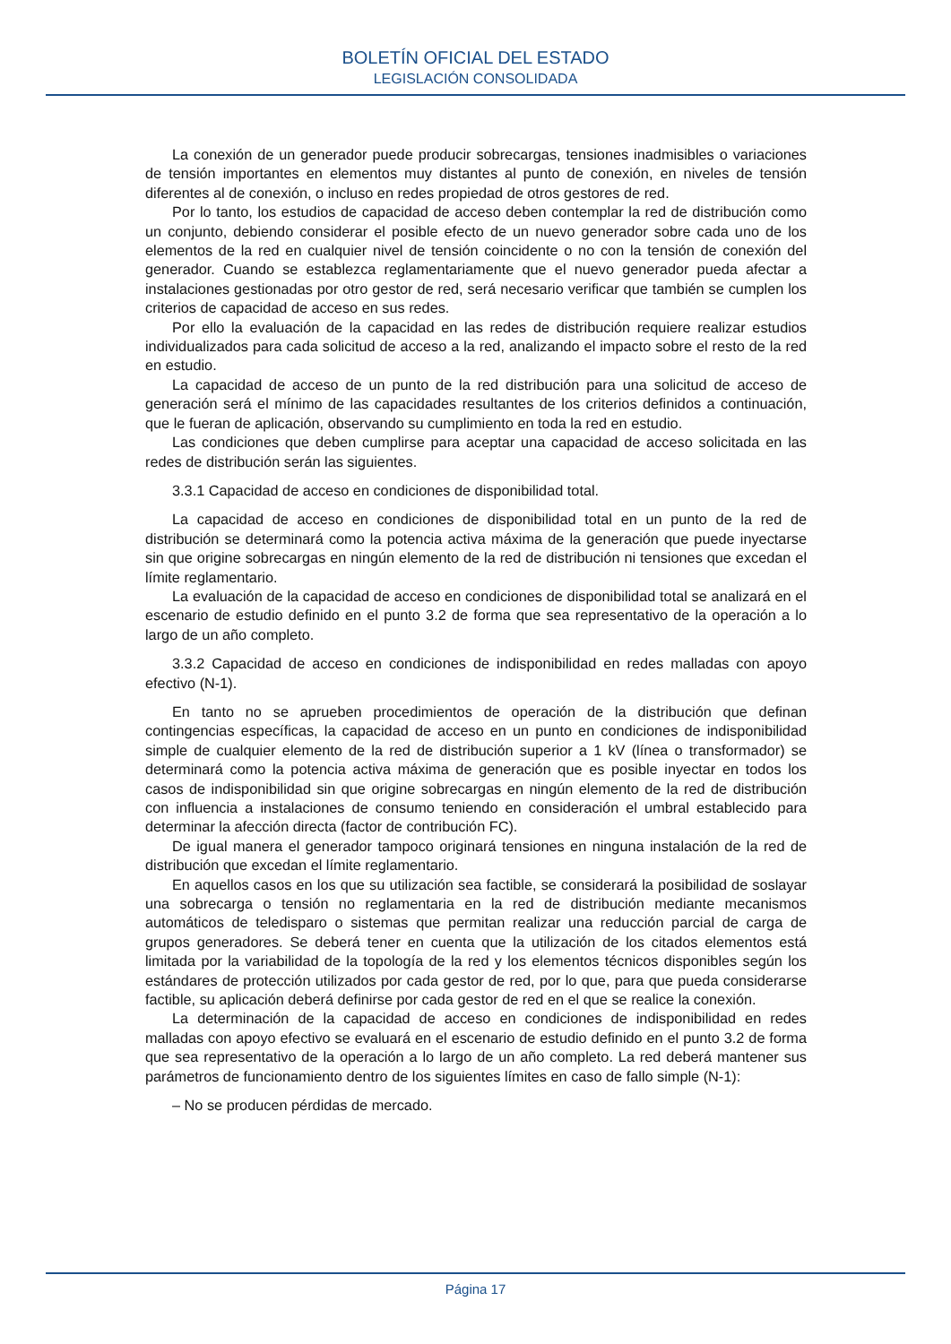BOLETÍN OFICIAL DEL ESTADO
LEGISLACIÓN CONSOLIDADA
La conexión de un generador puede producir sobrecargas, tensiones inadmisibles o variaciones de tensión importantes en elementos muy distantes al punto de conexión, en niveles de tensión diferentes al de conexión, o incluso en redes propiedad de otros gestores de red.
Por lo tanto, los estudios de capacidad de acceso deben contemplar la red de distribución como un conjunto, debiendo considerar el posible efecto de un nuevo generador sobre cada uno de los elementos de la red en cualquier nivel de tensión coincidente o no con la tensión de conexión del generador. Cuando se establezca reglamentariamente que el nuevo generador pueda afectar a instalaciones gestionadas por otro gestor de red, será necesario verificar que también se cumplen los criterios de capacidad de acceso en sus redes.
Por ello la evaluación de la capacidad en las redes de distribución requiere realizar estudios individualizados para cada solicitud de acceso a la red, analizando el impacto sobre el resto de la red en estudio.
La capacidad de acceso de un punto de la red distribución para una solicitud de acceso de generación será el mínimo de las capacidades resultantes de los criterios definidos a continuación, que le fueran de aplicación, observando su cumplimiento en toda la red en estudio.
Las condiciones que deben cumplirse para aceptar una capacidad de acceso solicitada en las redes de distribución serán las siguientes.
3.3.1 Capacidad de acceso en condiciones de disponibilidad total.
La capacidad de acceso en condiciones de disponibilidad total en un punto de la red de distribución se determinará como la potencia activa máxima de la generación que puede inyectarse sin que origine sobrecargas en ningún elemento de la red de distribución ni tensiones que excedan el límite reglamentario.
La evaluación de la capacidad de acceso en condiciones de disponibilidad total se analizará en el escenario de estudio definido en el punto 3.2 de forma que sea representativo de la operación a lo largo de un año completo.
3.3.2 Capacidad de acceso en condiciones de indisponibilidad en redes malladas con apoyo efectivo (N-1).
En tanto no se aprueben procedimientos de operación de la distribución que definan contingencias específicas, la capacidad de acceso en un punto en condiciones de indisponibilidad simple de cualquier elemento de la red de distribución superior a 1 kV (línea o transformador) se determinará como la potencia activa máxima de generación que es posible inyectar en todos los casos de indisponibilidad sin que origine sobrecargas en ningún elemento de la red de distribución con influencia a instalaciones de consumo teniendo en consideración el umbral establecido para determinar la afección directa (factor de contribución FC).
De igual manera el generador tampoco originará tensiones en ninguna instalación de la red de distribución que excedan el límite reglamentario.
En aquellos casos en los que su utilización sea factible, se considerará la posibilidad de soslayar una sobrecarga o tensión no reglamentaria en la red de distribución mediante mecanismos automáticos de teledisparo o sistemas que permitan realizar una reducción parcial de carga de grupos generadores. Se deberá tener en cuenta que la utilización de los citados elementos está limitada por la variabilidad de la topología de la red y los elementos técnicos disponibles según los estándares de protección utilizados por cada gestor de red, por lo que, para que pueda considerarse factible, su aplicación deberá definirse por cada gestor de red en el que se realice la conexión.
La determinación de la capacidad de acceso en condiciones de indisponibilidad en redes malladas con apoyo efectivo se evaluará en el escenario de estudio definido en el punto 3.2 de forma que sea representativo de la operación a lo largo de un año completo. La red deberá mantener sus parámetros de funcionamiento dentro de los siguientes límites en caso de fallo simple (N-1):
– No se producen pérdidas de mercado.
Página 17